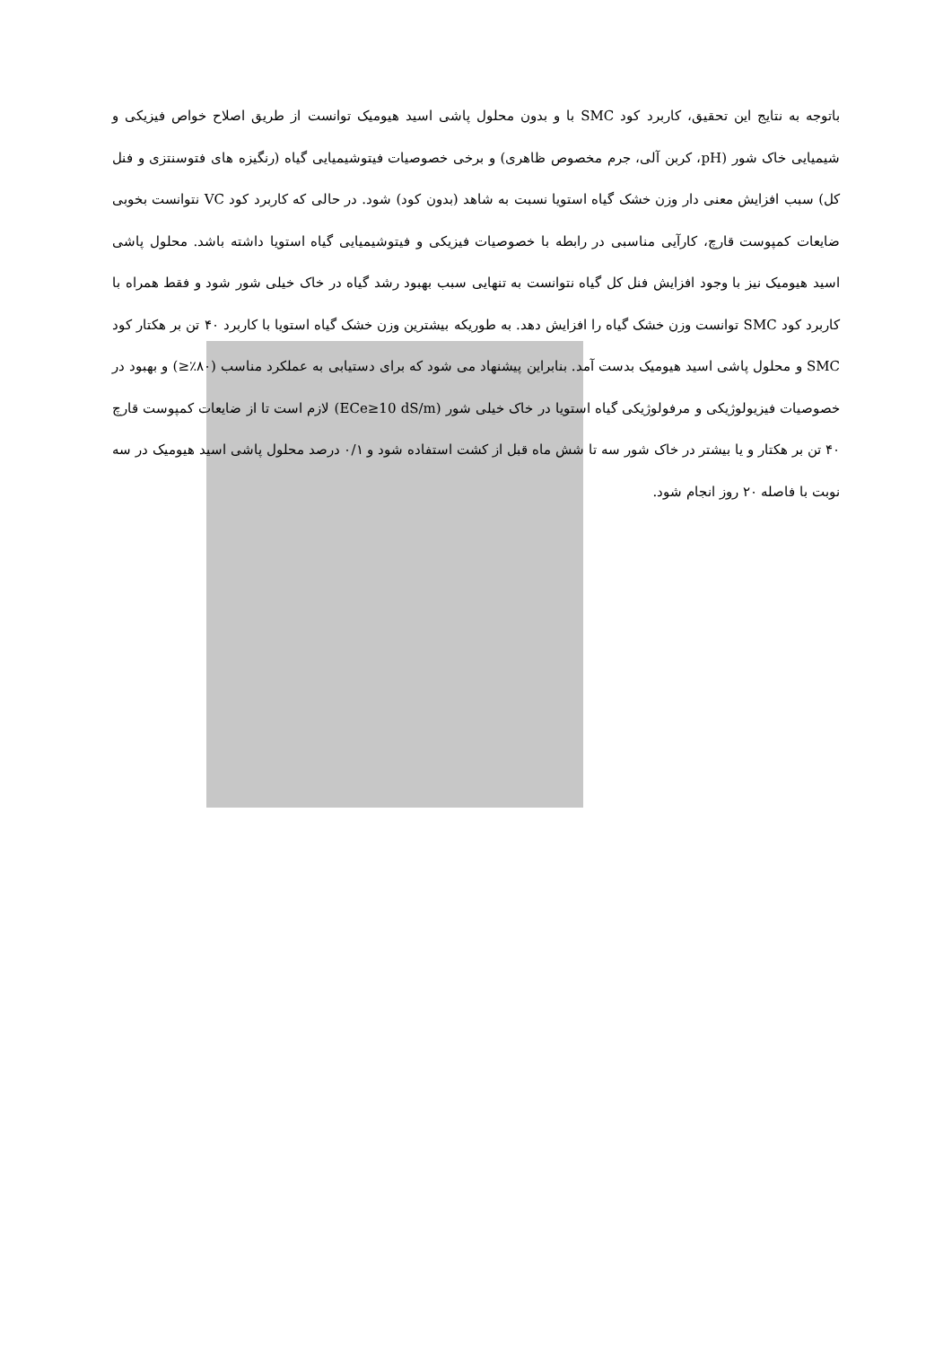باتوجه به نتایج این تحقیق، کاربرد کود SMC با و بدون محلول پاشی اسید هیومیک توانست از طریق اصلاح خواص فیزیکی و شیمیایی خاک شور (pH، کربن آلی، جرم مخصوص ظاهری) و برخی خصوصیات فیتوشیمیایی گیاه (رنگیزه های فتوسنتزی و فنل کل) سبب افزایش معنی دار وزن خشک گیاه استویا نسبت به شاهد (بدون کود) شود. در حالی که کاربرد کود VC نتوانست بخوبی ضایعات کمپوست قارچ، کارآیی مناسبی در رابطه با خصوصیات فیزیکی و فیتوشیمیایی گیاه استویا داشته باشد. محلول پاشی اسید هیومیک نیز با وجود افزایش فنل کل گیاه نتوانست به تنهایی سبب بهبود رشد گیاه در خاک خیلی شور شود و فقط همراه با کاربرد کود SMC توانست وزن خشک گیاه را افزایش دهد. به طوریکه بیشترین وزن خشک گیاه استویا با کاربرد ۴۰ تن بر هکتار کود SMC و محلول پاشی اسید هیومیک بدست آمد. بنابراین پیشنهاد می شود که برای دستیابی به عملکرد مناسب (۸۰٪≤) و بهبود در خصوصیات فیزیولوژیکی و مرفولوژیکی گیاه استویا در خاک خیلی شور (ECe≥10 dS/m) لازم است تا از ضایعات کمپوست قارچ ۴۰ تن بر هکتار و یا بیشتر در خاک شور سه تا شش ماه قبل از کشت استفاده شود و ۰/۱ درصد محلول پاشی اسید هیومیک در سه نوبت با فاصله ۲۰ روز انجام شود.